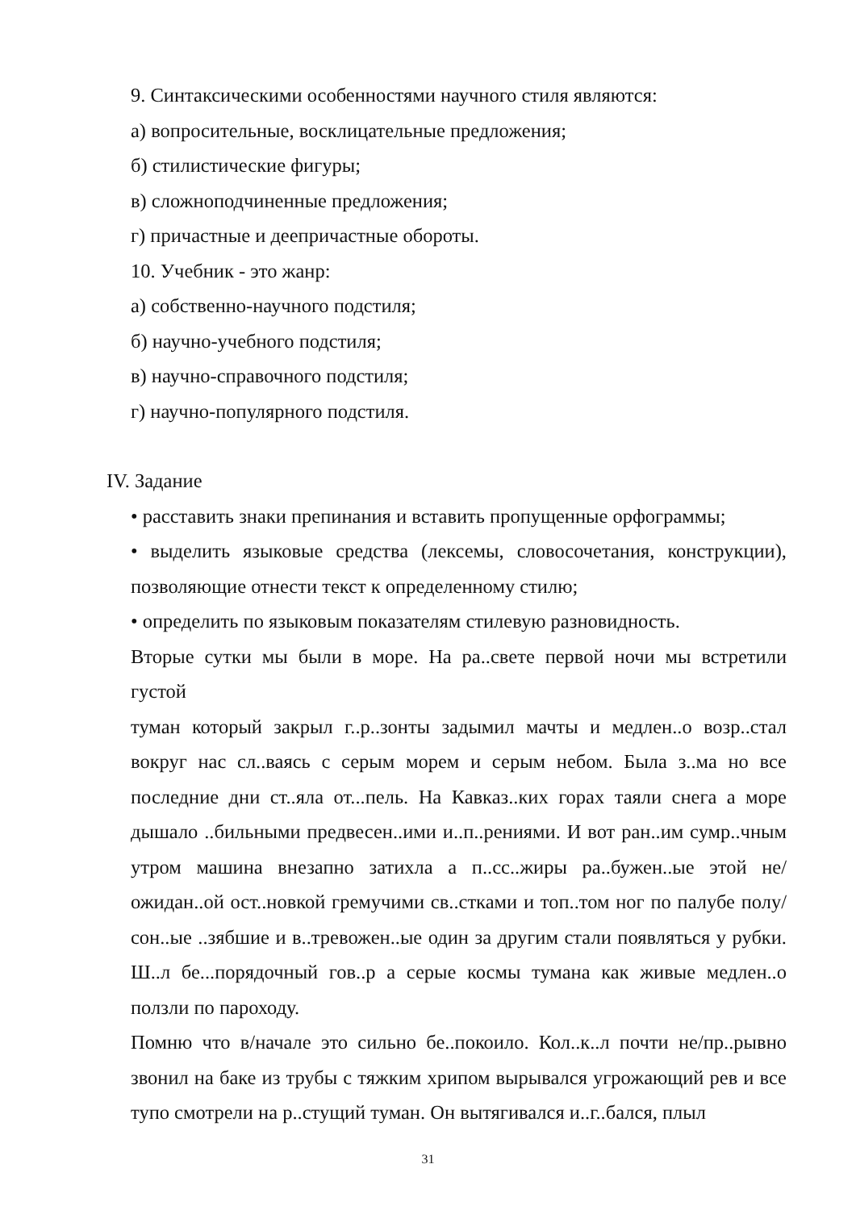9. Синтаксическими особенностями научного стиля являются:
а) вопросительные, восклицательные предложения;
б) стилистические фигуры;
в) сложноподчиненные предложения;
г) причастные и деепричастные обороты.
10. Учебник - это жанр:
а) собственно-научного подстиля;
б) научно-учебного подстиля;
в) научно-справочного подстиля;
г) научно-популярного подстиля.
IV. Задание
• расставить знаки препинания и вставить пропущенные орфограммы;
• выделить языковые средства (лексемы, словосочетания, конструкции), позволяющие отнести текст к определенному стилю;
• определить по языковым показателям стилевую разновидность.
Вторые сутки мы были в море. На ра..свете первой ночи мы встретили густой
туман который закрыл г..р..зонты задымил мачты и медлен..о возр..стал вокруг нас сл..ваясь с серым морем и серым небом. Была з..ма но все последние дни ст..яла от...пель. На Кавказ..ких горах таяли снега а море дышало ..бильными предвесен..ими и..п..рениями. И вот ран..им сумр..чным утром машина внезапно затихла а п..сс..жиры ра..бужен..ые этой не/ожидан..ой ост..новкой гремучими св..стками и топ..том ног по палубе полу/сон..ые ..зябшие и в..тревожен..ые один за другим стали появляться у рубки. Ш..л бе...порядочный гов..р а серые космы тумана как живые медлен..о ползли по пароходу.
Помню что в/начале это сильно бе..покоило. Кол..к..л почти не/пр..рывно звонил на баке из трубы с тяжким хрипом вырывался угрожающий рев и все тупо смотрели на р..стущий туман. Он вытягивался и..г..бался, плыл
31